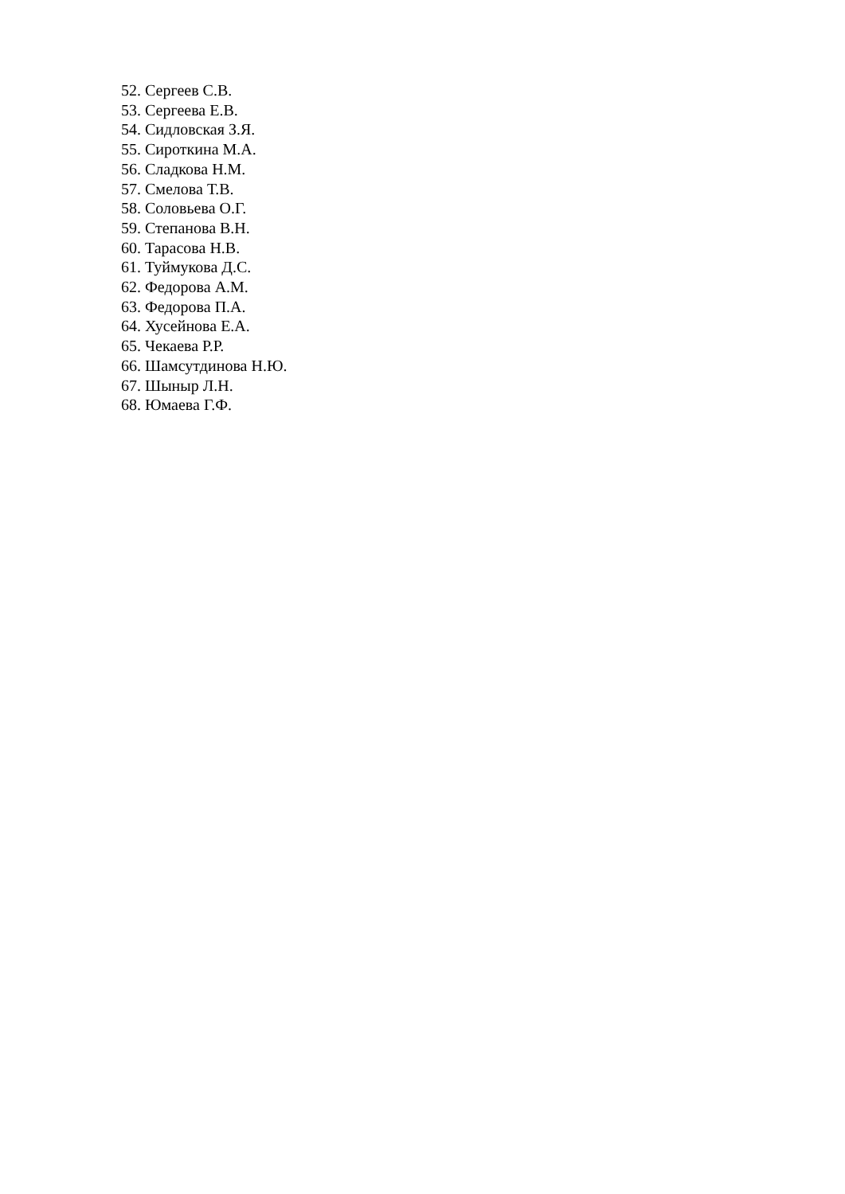52. Сергеев С.В.
53. Сергеева Е.В.
54. Сидловская З.Я.
55. Сироткина М.А.
56. Сладкова Н.М.
57. Смелова Т.В.
58. Соловьева О.Г.
59. Степанова В.Н.
60. Тарасова Н.В.
61. Туймукова Д.С.
62. Федорова А.М.
63. Федорова П.А.
64. Хусейнова Е.А.
65. Чекаева Р.Р.
66. Шамсутдинова Н.Ю.
67. Шыныр Л.Н.
68. Юмаева Г.Ф.